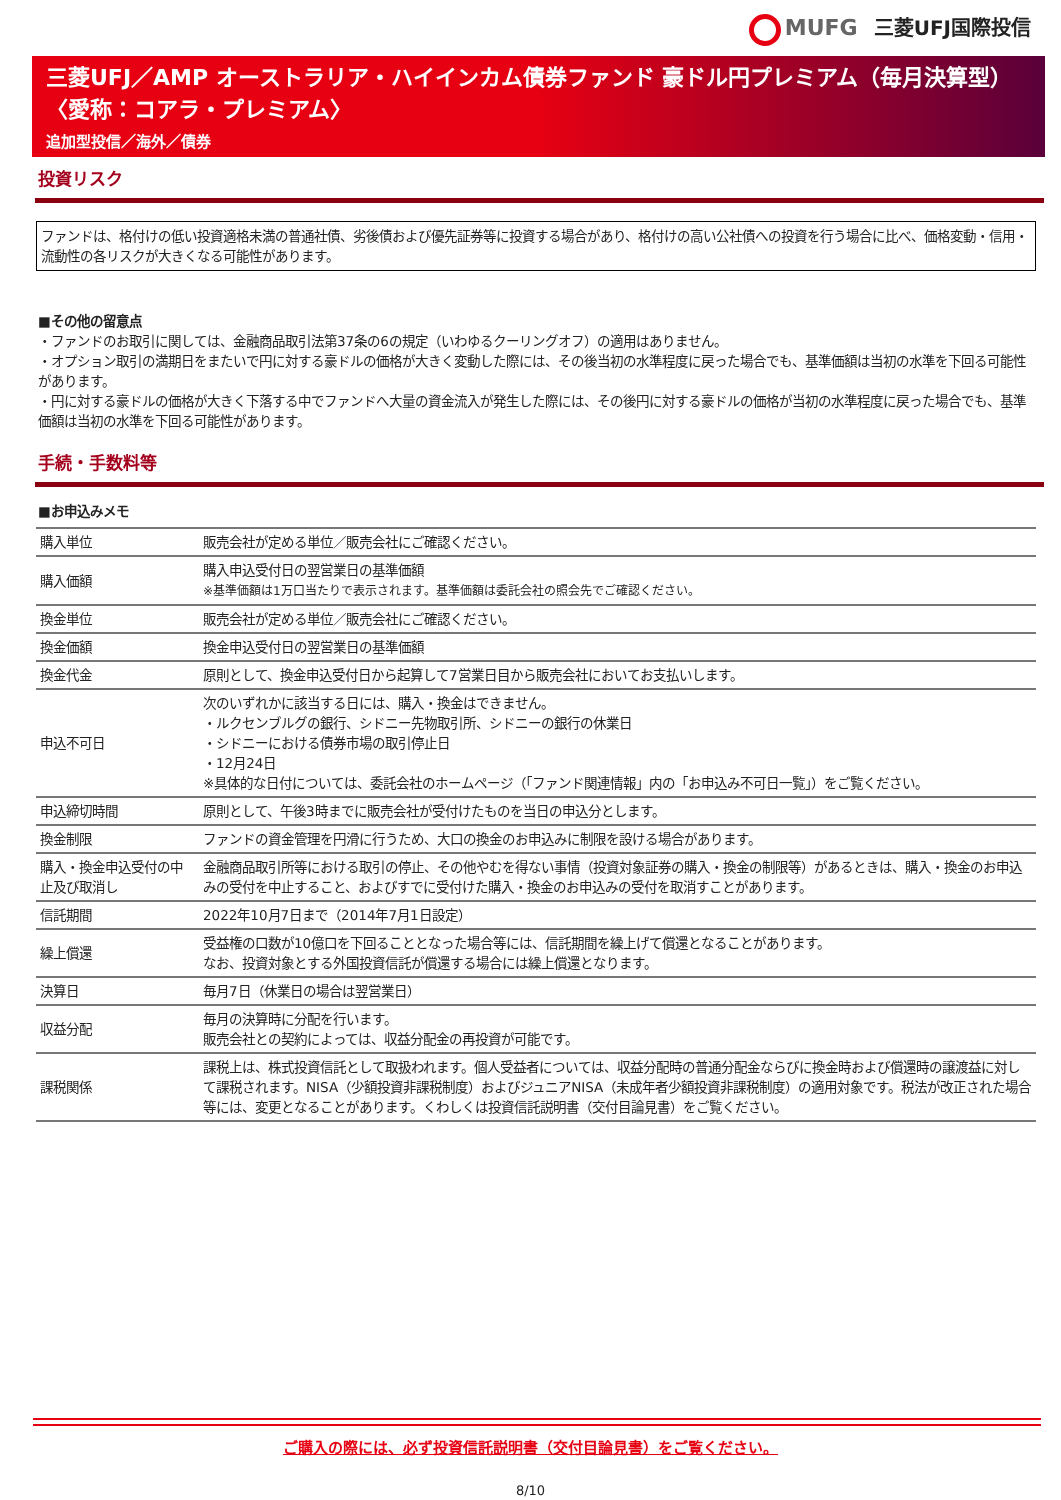MUFG 三菱UFJ国際投信
三菱UFJ／AMP オーストラリア・ハイインカム債券ファンド 豪ドル円プレミアム（毎月決算型）
〈愛称：コアラ・プレミアム〉
追加型投信／海外／債券
投資リスク
ファンドは、格付けの低い投資適格未満の普通社債、劣後債および優先証券等に投資する場合があり、格付けの高い公社債への投資を行う場合に比べ、価格変動・信用・流動性の各リスクが大きくなる可能性があります。
■その他の留意点
・ファンドのお取引に関しては、金融商品取引法第37条の6の規定（いわゆるクーリングオフ）の適用はありません。
・オプション取引の満期日をまたいで円に対する豪ドルの価格が大きく変動した際には、その後当初の水準程度に戻った場合でも、基準価額は当初の水準を下回る可能性があります。
・円に対する豪ドルの価格が大きく下落する中でファンドへ大量の資金流入が発生した際には、その後円に対する豪ドルの価格が当初の水準程度に戻った場合でも、基準価額は当初の水準を下回る可能性があります。
手続・手数料等
■お申込みメモ
| 購入単位 | 販売会社が定める単位／販売会社にご確認ください。 |
| 購入価額 | 購入申込受付日の翌営業日の基準価額 ※基準価額は1万口当たりで表示されます。基準価額は委託会社の照会先でご確認ください。 |
| 換金単位 | 販売会社が定める単位／販売会社にご確認ください。 |
| 換金価額 | 換金申込受付日の翌営業日の基準価額 |
| 換金代金 | 原則として、換金申込受付日から起算して7営業日目から販売会社においてお支払いします。 |
| 申込不可日 | 次のいずれかに該当する日には、購入・換金はできません。 ・ルクセンブルグの銀行、シドニー先物取引所、シドニーの銀行の休業日 ・シドニーにおける債券市場の取引停止日 ・12月24日 ※具体的な日付については、委託会社のホームページ（「ファンド関連情報」内の「お申込み不可日一覧」）をご覧ください。 |
| 申込締切時間 | 原則として、午後3時までに販売会社が受付けたものを当日の申込分とします。 |
| 換金制限 | ファンドの資金管理を円滑に行うため、大口の換金のお申込みに制限を設ける場合があります。 |
| 購入・換金申込受付の中止及び取消し | 金融商品取引所等における取引の停止、その他やむを得ない事情（投資対象証券の購入・換金の制限等）があるときは、購入・換金のお申込みの受付を中止すること、およびすでに受付けた購入・換金のお申込みの受付を取消すことがあります。 |
| 信託期間 | 2022年10月7日まで（2014年7月1日設定） |
| 繰上償還 | 受益権の口数が10億口を下回ることとなった場合等には、信託期間を繰上げて償還となることがあります。 なお、投資対象とする外国投資信託が償還する場合には繰上償還となります。 |
| 決算日 | 毎月7日（休業日の場合は翌営業日） |
| 収益分配 | 毎月の決算時に分配を行います。 販売会社との契約によっては、収益分配金の再投資が可能です。 |
| 課税関係 | 課税上は、株式投資信託として取扱われます。個人受益者については、収益分配時の普通分配金ならびに換金時および償還時の譲渡益に対して課税されます。NISA（少額投資非課税制度）およびジュニアNISA（未成年者少額投資非課税制度）の適用対象です。税法が改正された場合等には、変更となることがあります。くわしくは投資信託説明書（交付目論見書）をご覧ください。 |
ご購入の際には、必ず投資信託説明書（交付目論見書）をご覧ください。
8/10